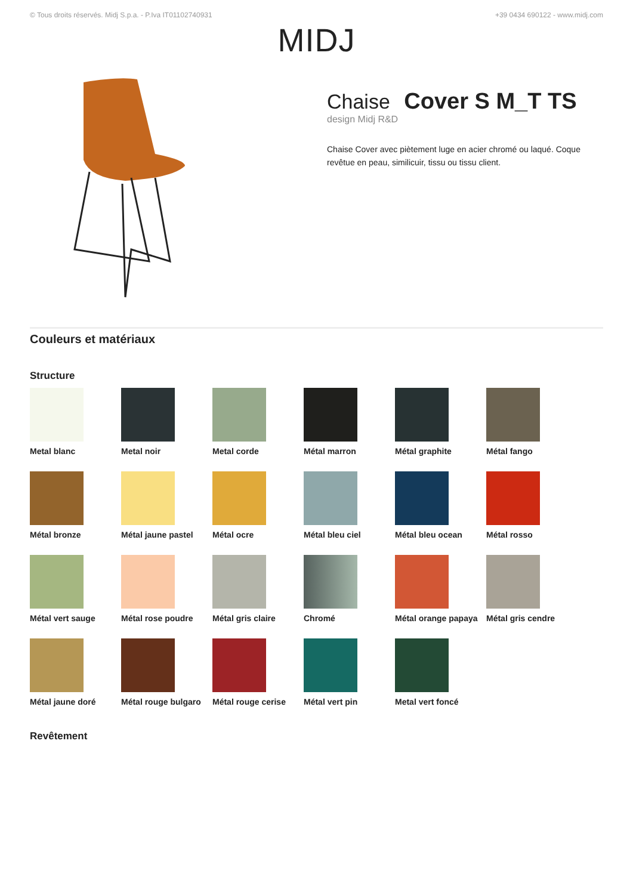© Tous droits réservés. Midj S.p.a. - P.Iva IT01102740931 +39 0434 690122 - www.midj.com
MIDJ
Chaise Cover S M_T TS
design Midj R&D
Chaise Cover avec piètement luge en acier chromé ou laqué. Coque revêtue en peau, similicuir, tissu ou tissu client.
Couleurs et matériaux
Structure
Metal blanc
Metal noir
Metal corde
Métal marron
Métal graphite
Métal fango
Métal bronze
Métal jaune pastel
Métal ocre
Métal bleu ciel
Métal bleu ocean
Métal rosso
Métal vert sauge
Métal rose poudre
Métal gris claire
Chromé
Métal orange papaya
Métal gris cendre
Métal jaune doré
Métal rouge bulgaro
Métal rouge cerise
Métal vert pin
Metal vert foncé
Revêtement